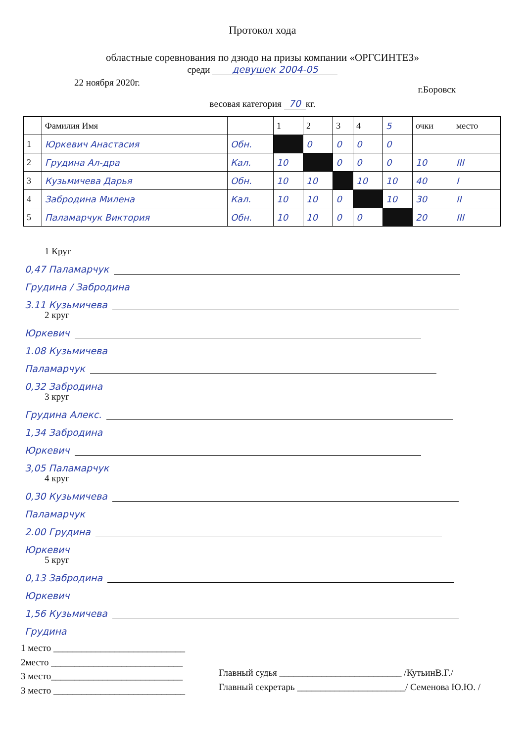Протокол хода
областные соревнования по дзюдо на призы компании «ОРГСИНТЕЗ»
среди девушек 2004-05
22 ноября 2020г. г.Боровск
весовая категория 70 кг.
| | Фамилия Имя | | 1 | 2 | 3 | 4 | 5 | очки | место |
| --- | --- | --- | --- | --- | --- | --- | --- | --- | --- |
| 1 | Юркевич Анастасия | Обн. | | 0 | 0 | 0 | 0 | | |
| 2 | Грудина Ал-дра | Кал. | 10 | | 0 | 0 | 0 | 10 | III |
| 3 | Кузьмичева Дарья | Обн. | 10 | 10 | | 10 | 10 | 40 | I |
| 4 | Забродина Милена | Кал. | 10 | 10 | 0 | | 10 | 30 | II |
| 5 | Паламарчук Виктория | Обн. | 10 | 10 | 0 | 0 | | 20 | III |
1 Круг
0,47 Паламарчук
Грудина / Забродина
3.11 Кузьмичева
2 круг
Юркевич
1.08 Кузьмичева
Паламарчук
0,32 Забродина
3 круг
Грудина Алекс.
1,34 Забродина
Юркевич
3,05 Паламарчук
4 круг
0,30 Кузьмичева
Паламарчук
2.00 Грудина
Юркевич
5 круг
0,13 Забродина
Юркевич
1,56 Кузьмичева
Грудина
1 место ____________________________
2место ____________________________
3 место____________________________
3 место ____________________________
Главный судья __________________________ /КутьинВ.Г./
Главный секретарь _______________________/ Семенова Ю.Ю. /